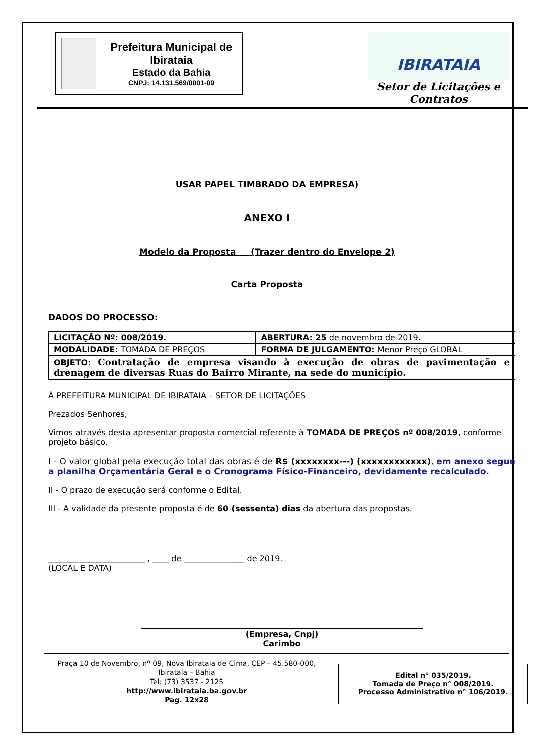Prefeitura Municipal de Ibirataia
Estado da Bahia
CNPJ: 14.131.569/0001-09
IBIRATAIA
Setor de Licitações e Contratos
USAR PAPEL TIMBRADO DA EMPRESA)
ANEXO I
Modelo da Proposta (Trazer dentro do Envelope 2)
Carta Proposta
DADOS DO PROCESSO:
| LICITAÇÃO Nº: 008/2019. | ABERTURA: 25 de novembro de 2019. |
| MODALIDADE: TOMADA DE PREÇOS | FORMA DE JULGAMENTO: Menor Preço GLOBAL |
| OBJETO: Contratação de empresa visando à execução de obras de pavimentação e drenagem de diversas Ruas do Bairro Mirante, na sede do município. | |
À PREFEITURA MUNICIPAL DE IBIRATAIA – SETOR DE LICITAÇÕES
Prezados Senhores,
Vimos através desta apresentar proposta comercial referente à TOMADA DE PREÇOS nº 008/2019, conforme projeto básico.
I - O valor global pela execução total das obras é de R$ (xxxxxxxx---) (xxxxxxxxxxxx), em anexo segue a planilha Orçamentária Geral e o Cronograma Físico-Financeiro, devidamente recalculado.
II - O prazo de execução será conforme o Edital.
III - A validade da presente proposta é de 60 (sessenta) dias da abertura das propostas.
________________________ , ____ de _______________ de 2019.
(LOCAL E DATA)
(Empresa, Cnpj)
Carimbo
Praça 10 de Novembro, nº 09, Nova Ibirataia de Cima, CEP – 45.580-000,
Ibirataia – Bahia
Tel: (73) 3537 - 2125
http://www.ibirataia.ba.gov.br
Pag. 12x28
Edital n° 035/2019.
Tomada de Preço n° 008/2019.
Processo Administrativo n° 106/2019.